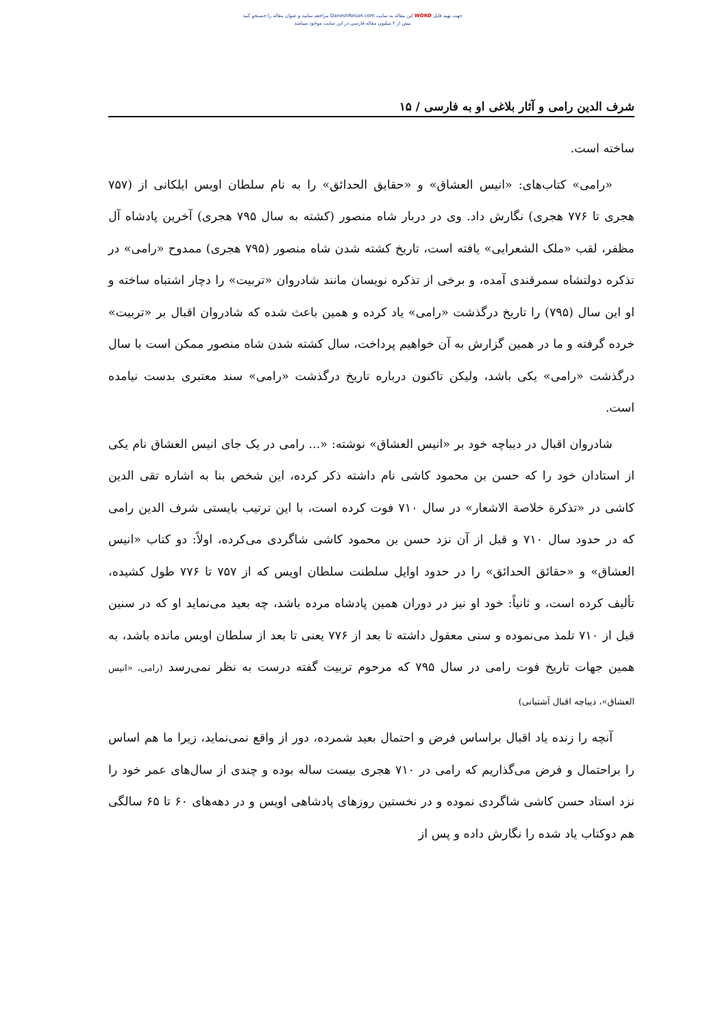جهت تهیه فایل WORD این مقاله به سایت DaneshResan.com مراجعه نمایید و عنوان مقاله را جستجو کنید
بیش از ۲ میلیون مقاله فارسی در این سایت موجود میباشد
شرف الدین رامی و آثار بلاغی او به فارسی / ۱۵
ساخته است.
«رامی» کتاب‌های: «انیس العشاق» و «حقایق الحدائق» را به نام سلطان اویس ایلکانی از (۷۵۷ هجری تا ۷۷۶ هجری) نگارش داد. وی در دربار شاه منصور (کشته به سال ۷۹۵ هجری) آخرین پادشاه آل مظفر، لقب «ملک الشعرایی» یافته است، تاریخ کشته شدن شاه منصور (۷۹۵ هجری) ممدوح «رامی» در تذکره دولتشاه سمرقندی آمده، و برخی از تذکره نویسان مانند شادروان «تربیت» را دچار اشتباه ساخته و او این سال (۷۹۵) را تاریخ درگذشت «رامی» یاد کرده و همین باعث شده که شادروان اقبال بر «تربیت» خرده گرفته و ما در همین گزارش به آن خواهیم پرداخت، سال کشته شدن شاه منصور ممکن است با سال درگذشت «رامی» یکی باشد، ولیکن تاکنون درباره تاریخ درگذشت «رامی» سند معتبری بدست نیامده است.
شادروان اقبال در دیباچه خود بر «انیس العشاق» نوشته: «... رامی در یک جای انیس العشاق نام یکی از استادان خود را که حسن بن محمود کاشی نام داشته ذکر کرده، این شخص بنا به اشاره تقی الدین کاشی در «تذکرة خلاصة الاشعار» در سال ۷۱۰ فوت کرده است، با این ترتیب بایستی شرف الدین رامی که در حدود سال ۷۱۰ و قبل از آن نزد حسن بن محمود کاشی شاگردی می‌کرده، اولاً: دو کتاب «انیس العشاق» و «حقائق الحدائق» را در حدود اوایل سلطنت سلطان اویس که از ۷۵۷ تا ۷۷۶ طول کشیده، تألیف کرده است، و ثانیاً: خود او نیز در دوران همین پادشاه مرده باشد، چه بعید می‌نماید او که در سنین قبل از ۷۱۰ تلمذ می‌نموده و سنی معقول داشته تا بعد از ۷۷۶ یعنی تا بعد از سلطان اویس مانده باشد، به همین جهات تاریخ فوت رامی در سال ۷۹۵ که مرحوم تربیت گفته درست به نظر نمی‌رسد (رامی، «انیس العشاق»، دیباچه اقبال آشتیانی)
آنچه را زنده یاد اقبال براساس فرض و احتمال بعید شمرده، دور از واقع نمی‌نماید، زیرا ما هم اساس را براحتمال و فرض می‌گذاریم که رامی در ۷۱۰ هجری بیست ساله بوده و چندی از سال‌های عمر خود را نزد استاد حسن کاشی شاگردی نموده و در نخستین روزهای پادشاهی اویس و در دهه‌های ۶۰ تا ۶۵ سالگی هم دوکتاب یاد شده را نگارش داده و پس از